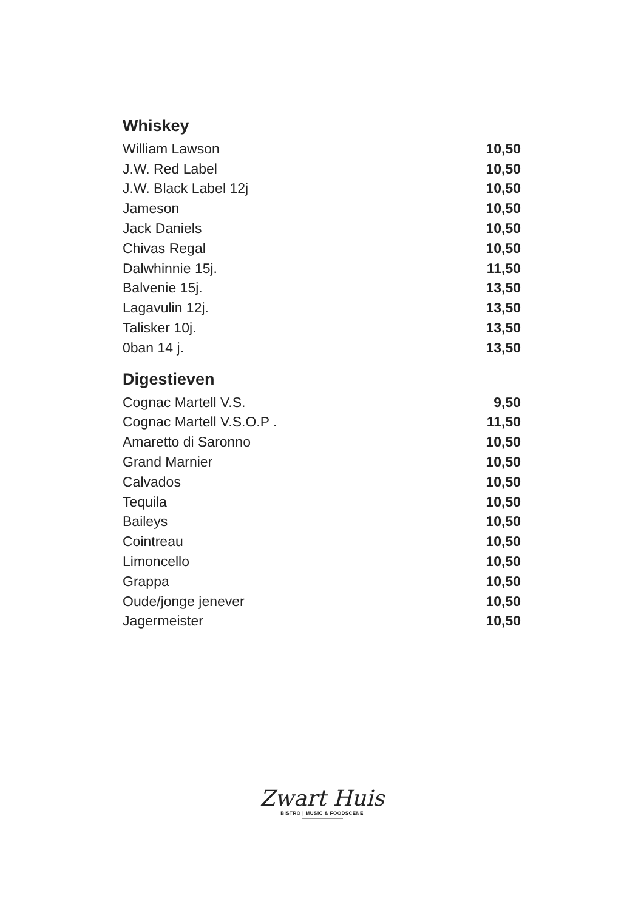Whiskey
| William Lawson | 10,50 |
| J.W. Red Label | 10,50 |
| J.W. Black Label 12j | 10,50 |
| Jameson | 10,50 |
| Jack Daniels | 10,50 |
| Chivas Regal | 10,50 |
| Dalwhinnie 15j. | 11,50 |
| Balvenie 15j. | 13,50 |
| Lagavulin 12j. | 13,50 |
| Talisker 10j. | 13,50 |
| 0ban 14 j. | 13,50 |
Digestieven
| Cognac Martell V.S. | 9,50 |
| Cognac Martell V.S.O.P . | 11,50 |
| Amaretto di Saronno | 10,50 |
| Grand Marnier | 10,50 |
| Calvados | 10,50 |
| Tequila | 10,50 |
| Baileys | 10,50 |
| Cointreau | 10,50 |
| Limoncello | 10,50 |
| Grappa | 10,50 |
| Oude/jonge jenever | 10,50 |
| Jagermeister | 10,50 |
Zwart Huis
BISTRO | MUSIC & FOODSCENE